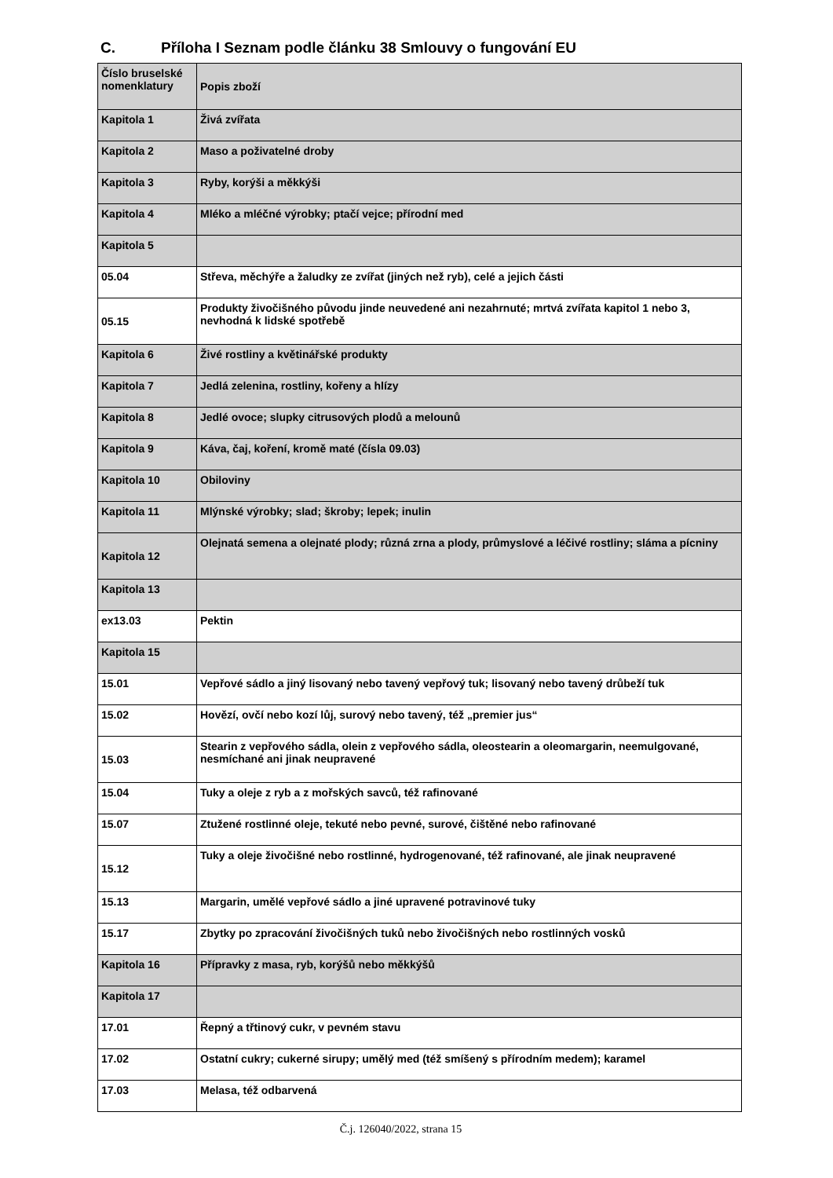C. Příloha I Seznam podle článku 38 Smlouvy o fungování EU
| Číslo bruselské nomenklatury | Popis zboží |
| Kapitola 1 | Živá zvířata |
| Kapitola 2 | Maso a poživatelné droby |
| Kapitola 3 | Ryby, korýši a měkkýši |
| Kapitola 4 | Mléko a mléčné výrobky; ptačí vejce; přírodní med |
| Kapitola 5 | |
| 05.04 | Střeva, měchýře a žaludky ze zvířat (jiných než ryb), celé a jejich části |
| 05.15 | Produkty živočišného původu jinde neuvedené ani nezahrnuté; mrtvá zvířata kapitol 1 nebo 3, nevhodná k lidské spotřebě |
| Kapitola 6 | Živé rostliny a květinářské produkty |
| Kapitola 7 | Jedlá zelenina, rostliny, kořeny a hlízy |
| Kapitola 8 | Jedlé ovoce; slupky citrusových plodů a melounů |
| Kapitola 9 | Káva, čaj, koření, kromě maté (čísla 09.03) |
| Kapitola 10 | Obiloviny |
| Kapitola 11 | Mlýnské výrobky; slad; škroby; lepek; inulin |
| Kapitola 12 | Olejnatá semena a olejnaté plody; různá zrna a plody, průmyslové a léčivé rostliny; sláma a pícniny |
| Kapitola 13 | |
| ex13.03 | Pektin |
| Kapitola 15 | |
| 15.01 | Vepřové sádlo a jiný lisovaný nebo tavený vepřový tuk; lisovaný nebo tavený drůbeží tuk |
| 15.02 | Hovězí, ovčí nebo kozí lůj, surový nebo tavený, též „premier jus“ |
| 15.03 | Stearin z vepřového sádla, olein z vepřového sádla, oleostearin a oleomargarin, neemulgované, nesmíchané ani jinak neupravené |
| 15.04 | Tuky a oleje z ryb a z mořských savců, též rafinované |
| 15.07 | Ztužené rostlinné oleje, tekuté nebo pevné, surové, čištěné nebo rafinované |
| 15.12 | Tuky a oleje živočišné nebo rostlinné, hydrogenované, též rafinované, ale jinak neupravené |
| 15.13 | Margarin, umělé vepřové sádlo a jiné upravené potravinové tuky |
| 15.17 | Zbytky po zpracování živočišných tuků nebo živočišných nebo rostlinných vosků |
| Kapitola 16 | Přípravky z masa, ryb, korýšů nebo měkkýšů |
| Kapitola 17 | |
| 17.01 | Řepný a třtinový cukr, v pevném stavu |
| 17.02 | Ostatní cukry; cukerné sirupy; umělý med (též smíšený s přírodním medem); karamel |
| 17.03 | Melasa, též odbarvená |
Č.j. 126040/2022, strana 15